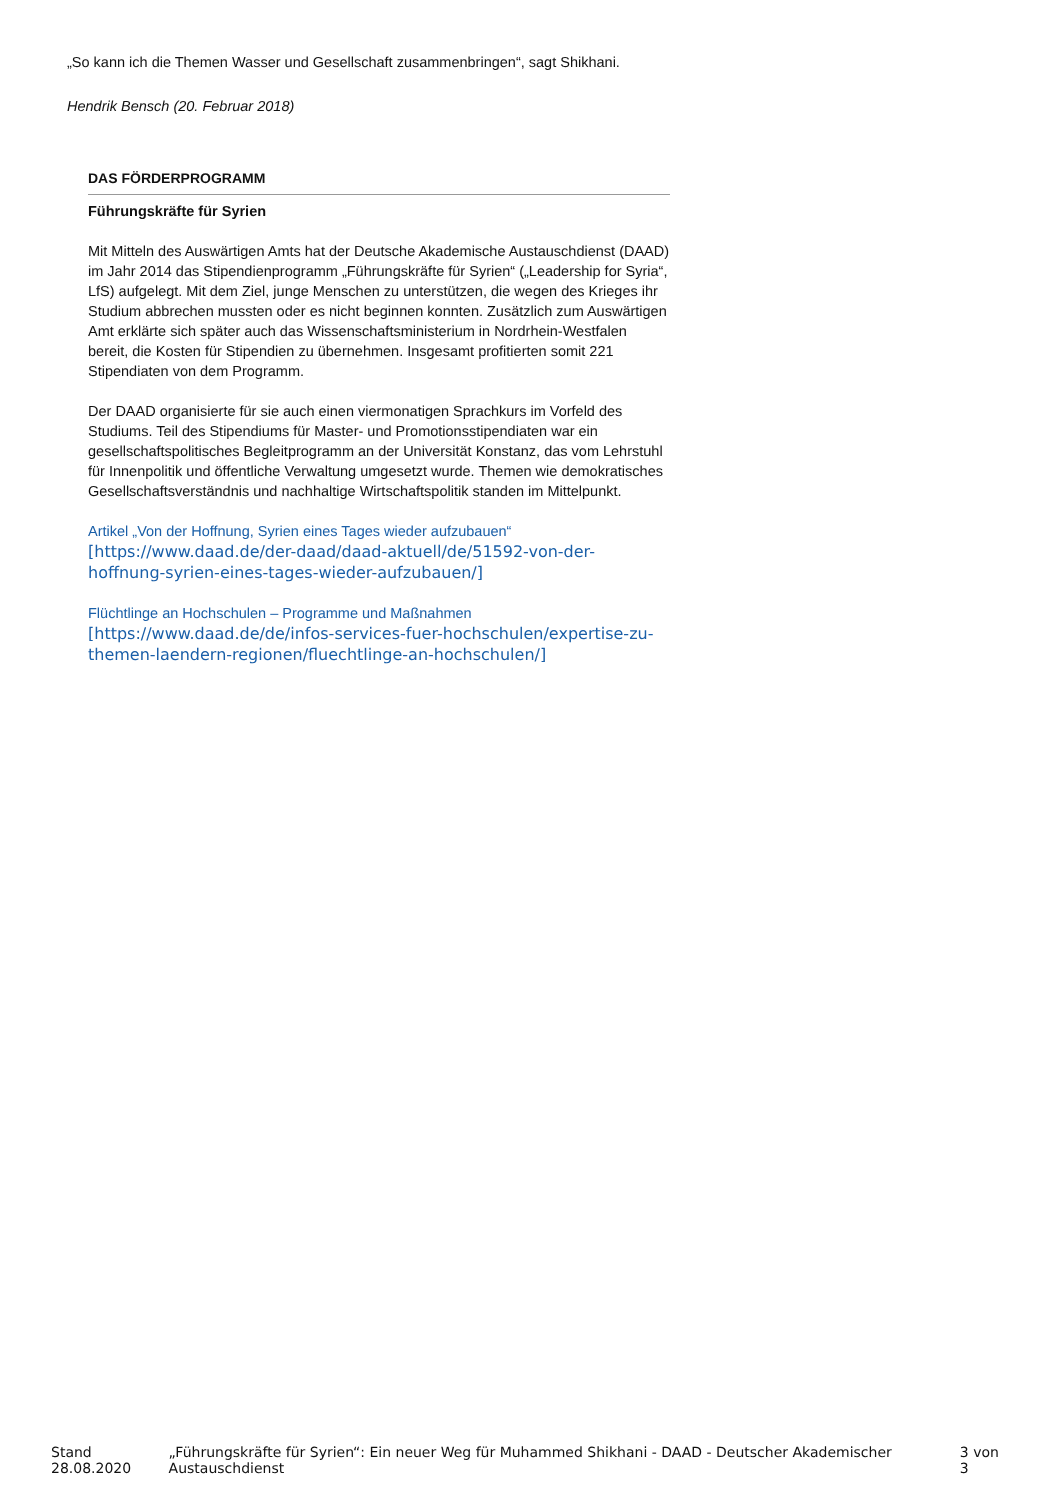„So kann ich die Themen Wasser und Gesellschaft zusammenbringen“, sagt Shikhani.
Hendrik Bensch (20. Februar 2018)
DAS FÖRDERPROGRAMM
Führungskräfte für Syrien
Mit Mitteln des Auswärtigen Amts hat der Deutsche Akademische Austauschdienst (DAAD) im Jahr 2014 das Stipendienprogramm „Führungskräfte für Syrien“ („Leadership for Syria“, LfS) aufgelegt. Mit dem Ziel, junge Menschen zu unterstützen, die wegen des Krieges ihr Studium abbrechen mussten oder es nicht beginnen konnten. Zusätzlich zum Auswärtigen Amt erklärte sich später auch das Wissenschaftsministerium in Nordrhein-Westfalen bereit, die Kosten für Stipendien zu übernehmen. Insgesamt profitierten somit 221 Stipendiaten von dem Programm.
Der DAAD organisierte für sie auch einen viermonatigen Sprachkurs im Vorfeld des Studiums. Teil des Stipendiums für Master- und Promotionsstipendiaten war ein gesellschaftspolitisches Begleitprogramm an der Universität Konstanz, das vom Lehrstuhl für Innenpolitik und öffentliche Verwaltung umgesetzt wurde. Themen wie demokratisches Gesellschaftsverständnis und nachhaltige Wirtschaftspolitik standen im Mittelpunkt.
Artikel „Von der Hoffnung, Syrien eines Tages wieder aufzubauen“
[https://www.daad.de/der-daad/daad-aktuell/de/51592-von-der-hoffnung-syrien-eines-tages-wieder-aufzubauen/]
Flüchtlinge an Hochschulen – Programme und Maßnahmen
[https://www.daad.de/de/infos-services-fuer-hochschulen/expertise-zu-themen-laendern-regionen/fluechtlinge-an-hochschulen/]
Stand 28.08.2020 „Führungskräfte für Syrien“: Ein neuer Weg für Muhammed Shikhani - DAAD - Deutscher Akademischer Austauschdienst 3 von 3